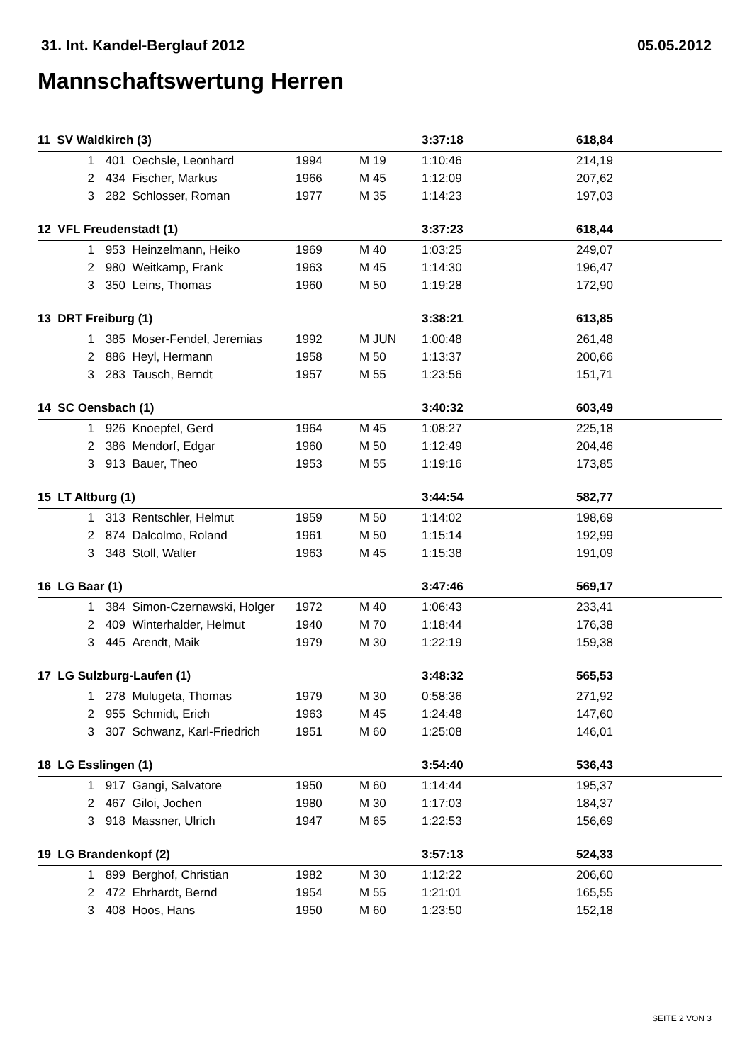31. Int. Kandel-Berglauf 2012 05.05.2012
Mannschaftswertung Herren
| 11 SV Waldkirch (3) | | | | | 3:37:18 | 618,84 | |
| 1 | 401 | Oechsle, Leonhard | 1994 | M 19 | 1:10:46 | 214,19 | |
| 2 | 434 | Fischer, Markus | 1966 | M 45 | 1:12:09 | 207,62 | |
| 3 | 282 | Schlosser, Roman | 1977 | M 35 | 1:14:23 | 197,03 | |
| 12 VFL Freudenstadt (1) | | | | | 3:37:23 | 618,44 | |
| 1 | 953 | Heinzelmann, Heiko | 1969 | M 40 | 1:03:25 | 249,07 | |
| 2 | 980 | Weitkamp, Frank | 1963 | M 45 | 1:14:30 | 196,47 | |
| 3 | 350 | Leins, Thomas | 1960 | M 50 | 1:19:28 | 172,90 | |
| 13 DRT Freiburg (1) | | | | | 3:38:21 | 613,85 | |
| 1 | 385 | Moser-Fendel, Jeremias | 1992 | M JUN | 1:00:48 | 261,48 | |
| 2 | 886 | Heyl, Hermann | 1958 | M 50 | 1:13:37 | 200,66 | |
| 3 | 283 | Tausch, Berndt | 1957 | M 55 | 1:23:56 | 151,71 | |
| 14 SC Oensbach (1) | | | | | 3:40:32 | 603,49 | |
| 1 | 926 | Knoepfel, Gerd | 1964 | M 45 | 1:08:27 | 225,18 | |
| 2 | 386 | Mendorf, Edgar | 1960 | M 50 | 1:12:49 | 204,46 | |
| 3 | 913 | Bauer, Theo | 1953 | M 55 | 1:19:16 | 173,85 | |
| 15 LT Altburg (1) | | | | | 3:44:54 | 582,77 | |
| 1 | 313 | Rentschler, Helmut | 1959 | M 50 | 1:14:02 | 198,69 | |
| 2 | 874 | Dalcolmo, Roland | 1961 | M 50 | 1:15:14 | 192,99 | |
| 3 | 348 | Stoll, Walter | 1963 | M 45 | 1:15:38 | 191,09 | |
| 16 LG Baar (1) | | | | | 3:47:46 | 569,17 | |
| 1 | 384 | Simon-Czernawski, Holger | 1972 | M 40 | 1:06:43 | 233,41 | |
| 2 | 409 | Winterhalder, Helmut | 1940 | M 70 | 1:18:44 | 176,38 | |
| 3 | 445 | Arendt, Maik | 1979 | M 30 | 1:22:19 | 159,38 | |
| 17 LG Sulzburg-Laufen (1) | | | | | 3:48:32 | 565,53 | |
| 1 | 278 | Mulugeta, Thomas | 1979 | M 30 | 0:58:36 | 271,92 | |
| 2 | 955 | Schmidt, Erich | 1963 | M 45 | 1:24:48 | 147,60 | |
| 3 | 307 | Schwanz, Karl-Friedrich | 1951 | M 60 | 1:25:08 | 146,01 | |
| 18 LG Esslingen (1) | | | | | 3:54:40 | 536,43 | |
| 1 | 917 | Gangi, Salvatore | 1950 | M 60 | 1:14:44 | 195,37 | |
| 2 | 467 | Giloi, Jochen | 1980 | M 30 | 1:17:03 | 184,37 | |
| 3 | 918 | Massner, Ulrich | 1947 | M 65 | 1:22:53 | 156,69 | |
| 19 LG Brandenkopf (2) | | | | | 3:57:13 | 524,33 | |
| 1 | 899 | Berghof, Christian | 1982 | M 30 | 1:12:22 | 206,60 | |
| 2 | 472 | Ehrhardt, Bernd | 1954 | M 55 | 1:21:01 | 165,55 | |
| 3 | 408 | Hoos, Hans | 1950 | M 60 | 1:23:50 | 152,18 | |
SEITE 2 VON 3